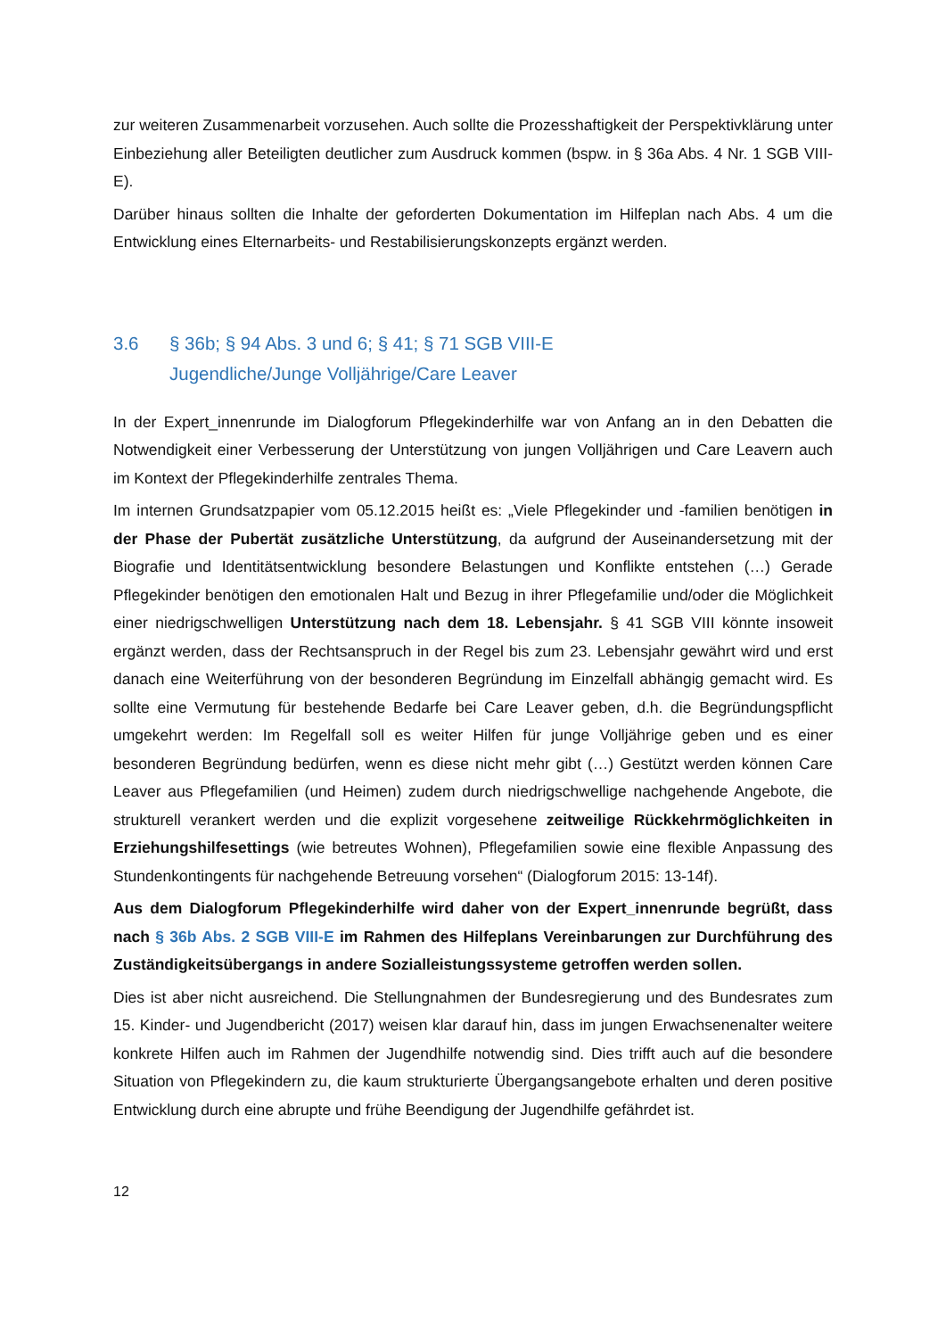zur weiteren Zusammenarbeit vorzusehen. Auch sollte die Prozesshaftigkeit der Perspektivklärung unter Einbeziehung aller Beteiligten deutlicher zum Ausdruck kommen (bspw. in § 36a Abs. 4 Nr. 1 SGB VIII-E).
Darüber hinaus sollten die Inhalte der geforderten Dokumentation im Hilfeplan nach Abs. 4 um die Entwicklung eines Elternarbeits- und Restabilisierungskonzepts ergänzt werden.
3.6 § 36b; § 94 Abs. 3 und 6; § 41; § 71 SGB VIII-E
Jugendliche/Junge Volljährige/Care Leaver
In der Expert_innenrunde im Dialogforum Pflegekinderhilfe war von Anfang an in den Debatten die Notwendigkeit einer Verbesserung der Unterstützung von jungen Volljährigen und Care Leavern auch im Kontext der Pflegekinderhilfe zentrales Thema.
Im internen Grundsatzpapier vom 05.12.2015 heißt es: „Viele Pflegekinder und -familien benötigen in der Phase der Pubertät zusätzliche Unterstützung, da aufgrund der Auseinandersetzung mit der Biografie und Identitätsentwicklung besondere Belastungen und Konflikte entstehen (…) Gerade Pflegekinder benötigen den emotionalen Halt und Bezug in ihrer Pflegefamilie und/oder die Möglichkeit einer niedrigschwelligen Unterstützung nach dem 18. Lebensjahr. § 41 SGB VIII könnte insoweit ergänzt werden, dass der Rechtsanspruch in der Regel bis zum 23. Lebensjahr gewährt wird und erst danach eine Weiterführung von der besonderen Begründung im Einzelfall abhängig gemacht wird. Es sollte eine Vermutung für bestehende Bedarfe bei Care Leaver geben, d.h. die Begründungspflicht umgekehrt werden: Im Regelfall soll es weiter Hilfen für junge Volljährige geben und es einer besonderen Begründung bedürfen, wenn es diese nicht mehr gibt (…) Gestützt werden können Care Leaver aus Pflegefamilien (und Heimen) zudem durch niedrigschwellige nachgehende Angebote, die strukturell verankert werden und die explizit vorgesehene zeitweilige Rückkehrmöglichkeiten in Erziehungshilfesettings (wie betreutes Wohnen), Pflegefamilien sowie eine flexible Anpassung des Stundenkontingents für nachgehende Betreuung vorsehen“ (Dialogforum 2015: 13-14f).
Aus dem Dialogforum Pflegekinderhilfe wird daher von der Expert_innenrunde begrüßt, dass nach § 36b Abs. 2 SGB VIII-E im Rahmen des Hilfeplans Vereinbarungen zur Durchführung des Zuständigkeitsübergangs in andere Sozialleistungssysteme getroffen werden sollen.
Dies ist aber nicht ausreichend. Die Stellungnahmen der Bundesregierung und des Bundesrates zum 15. Kinder- und Jugendbericht (2017) weisen klar darauf hin, dass im jungen Erwachsenenalter weitere konkrete Hilfen auch im Rahmen der Jugendhilfe notwendig sind. Dies trifft auch auf die besondere Situation von Pflegekindern zu, die kaum strukturierte Übergangsangebote erhalten und deren positive Entwicklung durch eine abrupte und frühe Beendigung der Jugendhilfe gefährdet ist.
12